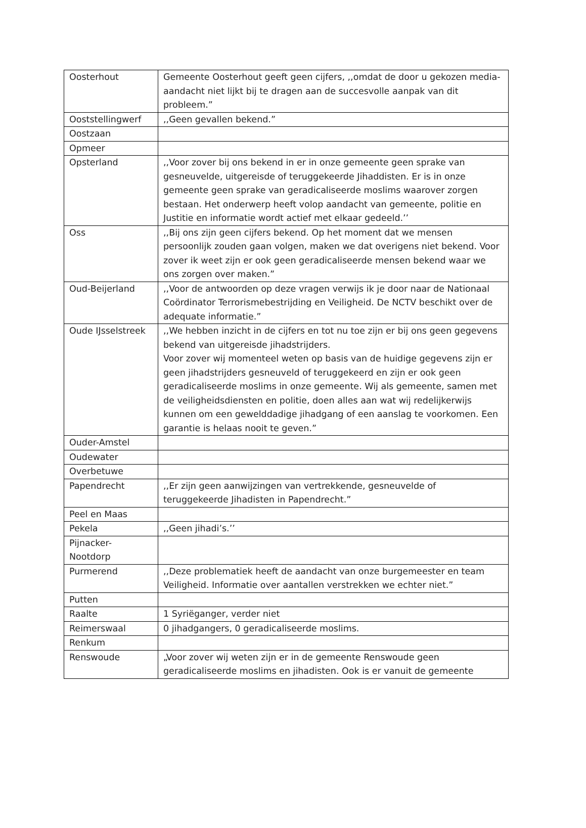| Oosterhout | Gemeente Oosterhout geeft geen cijfers, ,,omdat de door u gekozen media-aandacht niet lijkt bij te dragen aan de succesvolle aanpak van dit probleem.” |
| Ooststellingwerf | ,,Geen gevallen bekend.” |
| Oostzaan | |
| Opmeer | |
| Opsterland | ,,Voor zover bij ons bekend in er in onze gemeente geen sprake van gesneuvelde, uitgereisde of teruggekeerde Jihaddisten. Er is in onze gemeente geen sprake van geradicaliseerde moslims waarover zorgen bestaan. Het onderwerp heeft volop aandacht van gemeente, politie en Justitie en informatie wordt actief met elkaar gedeeld.’’ |
| Oss | ,,Bij ons zijn geen cijfers bekend. Op het moment dat we mensen persoonlijk zouden gaan volgen, maken we dat overigens niet bekend. Voor zover ik weet zijn er ook geen geradicaliseerde mensen bekend waar we ons zorgen over maken.” |
| Oud-Beijerland | ,,Voor de antwoorden op deze vragen verwijs ik je door naar de Nationaal Coördinator Terrorismebestrijding en Veiligheid. De NCTV beschikt over de adequate informatie.” |
| Oude IJsselstreek | ,,We hebben inzicht in de cijfers en tot nu toe zijn er bij ons geen gegevens bekend van uitgereisde jihadstrijders. Voor zover wij momenteel weten op basis van de huidige gegevens zijn er geen jihadstrijders gesneuveld of teruggekeerd en zijn er ook geen geradicaliseerde moslims in onze gemeente. Wij als gemeente, samen met de veiligheidsdiensten en politie, doen alles aan wat wij redelijkerwijs kunnen om een gewelddadige jihadgang of een aanslag te voorkomen. Een garantie is helaas nooit te geven.” |
| Ouder-Amstel | |
| Oudewater | |
| Overbetuwe | |
| Papendrecht | ,,Er zijn geen aanwijzingen van vertrekkende, gesneuvelde of teruggekeerde Jihadisten in Papendrecht.” |
| Peel en Maas | |
| Pekela | ,,Geen jihadi’s.’’ |
| Pijnacker- Nootdorp | |
| Purmerend | ,,Deze problematiek heeft de aandacht van onze burgemeester en team Veiligheid. Informatie over aantallen verstrekken we echter niet.” |
| Putten | |
| Raalte | 1 Syriëganger, verder niet |
| Reimerswaal | 0 jihadgangers, 0 geradicaliseerde moslims. |
| Renkum | |
| Renswoude | „Voor zover wij weten zijn er in de gemeente Renswoude geen geradicaliseerde moslims en jihadisten. Ook is er vanuit de gemeente |